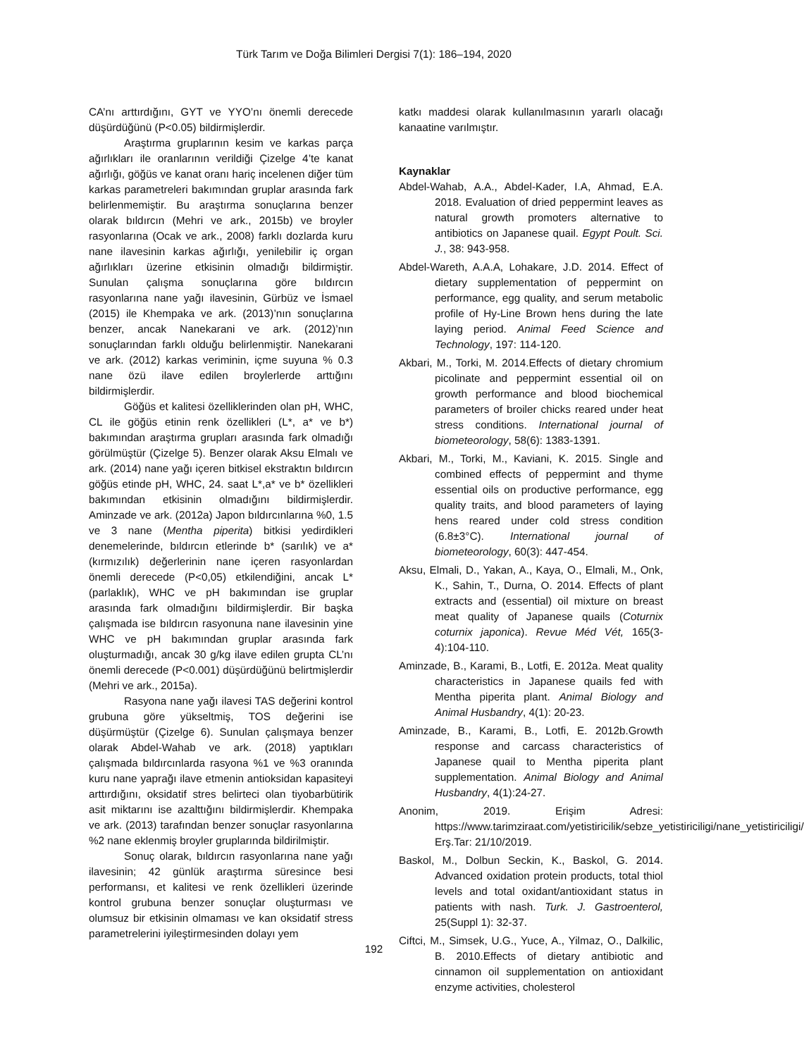Türk Tarım ve Doğa Bilimleri Dergisi 7(1): 186–194, 2020
CA’nı arttırdığını, GYT ve YYO’nı önemli derecede düşürdüğünü (P<0.05) bildirmişlerdir.
Araştırma gruplarının kesim ve karkas parça ağırlıkları ile oranlarının verildiği Çizelge 4’te kanat ağırlığı, göğüs ve kanat oranı hariç incelenen diğer tüm karkas parametreleri bakımından gruplar arasında fark belirlenmemiştir. Bu araştırma sonuçlarına benzer olarak bıldırcın (Mehri ve ark., 2015b) ve broyler rasyonlarına (Ocak ve ark., 2008) farklı dozlarda kuru nane ilavesinin karkas ağırlığı, yenilebilir iç organ ağırlıkları üzerine etkisinin olmadığı bildirmiştir. Sunulan çalışma sonuçlarına göre bıldırcın rasyonlarına nane yağı ilavesinin, Gürbüz ve İsmael (2015) ile Khempaka ve ark. (2013)’nın sonuçlarına benzer, ancak Nanekarani ve ark. (2012)’nın sonuçlarından farklı olduğu belirlenmiştir. Nanekarani ve ark. (2012) karkas veriminin, içme suyuna % 0.3 nane özü ilave edilen broylerlerde arttığını bildirmişlerdir.
Göğüs et kalitesi özelliklerinden olan pH, WHC, CL ile göğüs etinin renk özellikleri (L*, a* ve b*) bakımından araştırma grupları arasında fark olmadığı görülmüştür (Çizelge 5). Benzer olarak Aksu Elmalı ve ark. (2014) nane yağı içeren bitkisel ekstraktın bıldırcın göğüs etinde pH, WHC, 24. saat L*,a* ve b* özellikleri bakımından etkisinin olmadığını bildirmişlerdir. Aminzade ve ark. (2012a) Japon bıldırcınlarına %0, 1.5 ve 3 nane (Mentha piperita) bitkisi yedirdikleri denemelerinde, bıldırcın etlerinde b* (sarılık) ve a* (kırmızılık) değerlerinin nane içeren rasyonlardan önemli derecede (P<0,05) etkilendiğini, ancak L* (parlaklık), WHC ve pH bakımından ise gruplar arasında fark olmadığını bildirmişlerdir. Bir başka çalışmada ise bıldırcın rasyonuna nane ilavesinin yine WHC ve pH bakımından gruplar arasında fark oluşturmadığı, ancak 30 g/kg ilave edilen grupta CL’nı önemli derecede (P<0.001) düşürdüğünü belirtmişlerdir (Mehri ve ark., 2015a).
Rasyona nane yağı ilavesi TAS değerini kontrol grubuna göre yükseltmiş, TOS değerini ise düşürmüştür (Çizelge 6). Sunulan çalışmaya benzer olarak Abdel-Wahab ve ark. (2018) yaptıkları çalışmada bıldırcınlarda rasyona %1 ve %3 oranında kuru nane yaprağı ilave etmenin antioksidan kapasiteyi arttırdığını, oksidatif stres belirteci olan tiyobarbütirik asit miktarını ise azalttığını bildirmişlerdir. Khempaka ve ark. (2013) tarafından benzer sonuçlar rasyonlarına %2 nane eklenmiş broyler gruplarında bildirilmiştir.
Sonuç olarak, bıldırcın rasyonlarına nane yağı ilavesinin; 42 günlük araştırma süresince besi performansı, et kalitesi ve renk özellikleri üzerinde kontrol grubuna benzer sonuçlar oluşturması ve olumsuz bir etkisinin olmaması ve kan oksidatif stress parametrelerini iyileştirmesinden dolayı yem
katkı maddesi olarak kullanılmasının yararlı olacağı kanaatine varılmıştır.
Kaynaklar
Abdel-Wahab, A.A., Abdel-Kader, I.A, Ahmad, E.A. 2018. Evaluation of dried peppermint leaves as natural growth promoters alternative to antibiotics on Japanese quail. Egypt Poult. Sci. J., 38: 943-958.
Abdel-Wareth, A.A.A, Lohakare, J.D. 2014. Effect of dietary supplementation of peppermint on performance, egg quality, and serum metabolic profile of Hy-Line Brown hens during the late laying period. Animal Feed Science and Technology, 197: 114-120.
Akbari, M., Torki, M. 2014.Effects of dietary chromium picolinate and peppermint essential oil on growth performance and blood biochemical parameters of broiler chicks reared under heat stress conditions. International journal of biometeorology, 58(6): 1383-1391.
Akbari, M., Torki, M., Kaviani, K. 2015. Single and combined effects of peppermint and thyme essential oils on productive performance, egg quality traits, and blood parameters of laying hens reared under cold stress condition (6.8±3°C). International journal of biometeorology, 60(3): 447-454.
Aksu, Elmali, D., Yakan, A., Kaya, O., Elmali, M., Onk, K., Sahin, T., Durna, O. 2014. Effects of plant extracts and (essential) oil mixture on breast meat quality of Japanese quails (Coturnix coturnix japonica). Revue Méd Vét, 165(3-4):104-110.
Aminzade, B., Karami, B., Lotfi, E. 2012a. Meat quality characteristics in Japanese quails fed with Mentha piperita plant. Animal Biology and Animal Husbandry, 4(1): 20-23.
Aminzade, B., Karami, B., Lotfi, E. 2012b.Growth response and carcass characteristics of Japanese quail to Mentha piperita plant supplementation. Animal Biology and Animal Husbandry, 4(1):24-27.
Anonim, 2019. Erişim Adresi: https://www.tarimziraat.com/yetistiricilik/sebze_yetistiriciligi/nane_yetistiriciligi/ Erş.Tar: 21/10/2019.
Baskol, M., Dolbun Seckin, K., Baskol, G. 2014. Advanced oxidation protein products, total thiol levels and total oxidant/antioxidant status in patients with nash. Turk. J. Gastroenterol, 25(Suppl 1): 32-37.
Ciftci, M., Simsek, U.G., Yuce, A., Yilmaz, O., Dalkilic, B. 2010.Effects of dietary antibiotic and cinnamon oil supplementation on antioxidant enzyme activities, cholesterol
192